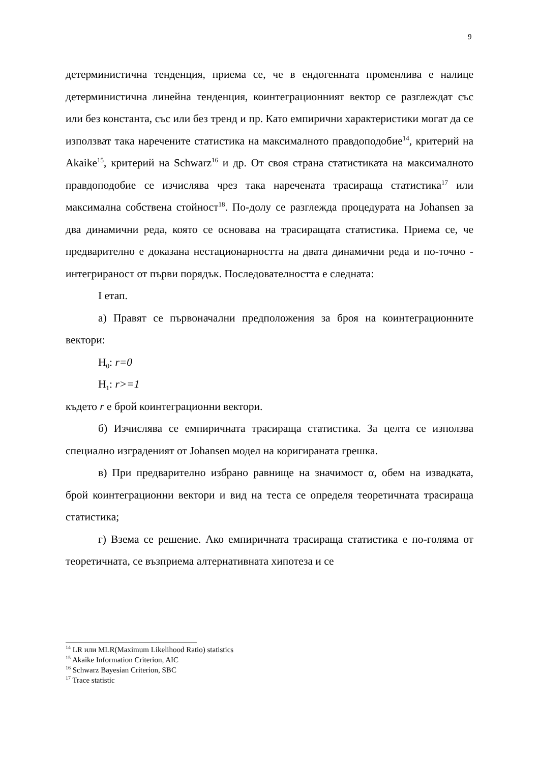9
детерминистична тенденция, приема се, че в ендогенната променлива е налице детерминистична линейна тенденция, коинтеграционният вектор се разглеждат със или без константа, със или без тренд и пр. Като емпирични характеристики могат да се използват така наречените статистика на максималното правдоподобие<sup>14</sup>, критерий на Akaike<sup>15</sup>, критерий на Schwarz<sup>16</sup> и др. От своя страна статистиката на максималното правдоподобие се изчислява чрез така наречената трасираща статистика<sup>17</sup> или максимална собствена стойност<sup>18</sup>. По-долу се разглежда процедурата на Johansen за два динамични реда, която се основава на трасиращата статистика. Приема се, че предварително е доказана нестационарността на двата динамични реда и по-точно - интегрираност от първи порядък. Последователността е следната:
I етап.
а) Правят се първоначални предположения за броя на коинтеграционните вектори:
H<sub>0</sub>: r=0
H<sub>1</sub>: r>=1
където r е брой коинтеграционни вектори.
б) Изчислява се емпиричната трасираща статистика. За целта се използва специално изграденият от Johansen модел на коригираната грешка.
в) При предварително избрано равнище на значимост α, обем на извадката, брой коинтеграционни вектори и вид на теста се определя теоретичната трасираща статистика;
г) Взема се решение. Ако емпиричната трасираща статистика е по-голяма от теоретичната, се възприема алтернативната хипотеза и се
<sup>14</sup> LR или MLR(Maximum Likelihood Ratio) statistics
<sup>15</sup> Akaike Information Criterion, AIC
<sup>16</sup> Schwarz Bayesian Criterion, SBC
<sup>17</sup> Trace statistic